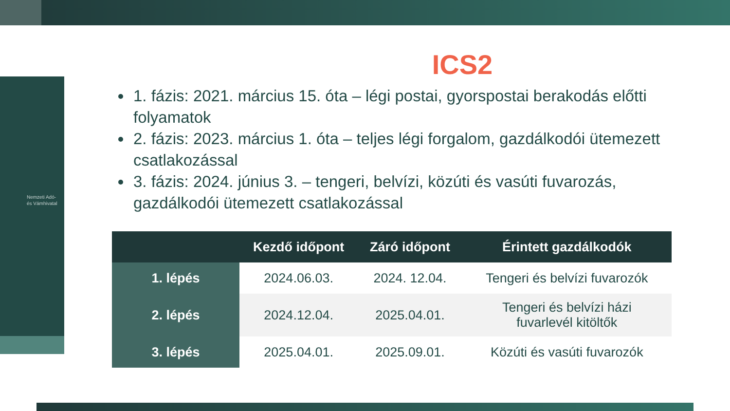Nemzeti Adó-
és Vámhivatal
ICS2
1. fázis: 2021. március 15. óta – légi postai, gyorspostai berakodás előtti folyamatok
2. fázis: 2023. március 1. óta – teljes légi forgalom, gazdálkodói ütemezett csatlakozással
3. fázis: 2024. június 3. – tengeri, belvízi, közúti és vasúti fuvarozás, gazdálkodói ütemezett csatlakozással
| | Kezdő időpont | Záró időpont | Érintett gazdálkodók |
| --- | --- | --- | --- |
| 1. lépés | 2024.06.03. | 2024. 12.04. | Tengeri és belvízi fuvarozók |
| 2. lépés | 2024.12.04. | 2025.04.01. | Tengeri és belvízi házi fuvarlevél kitöltők |
| 3. lépés | 2025.04.01. | 2025.09.01. | Közúti és vasúti fuvarozók |